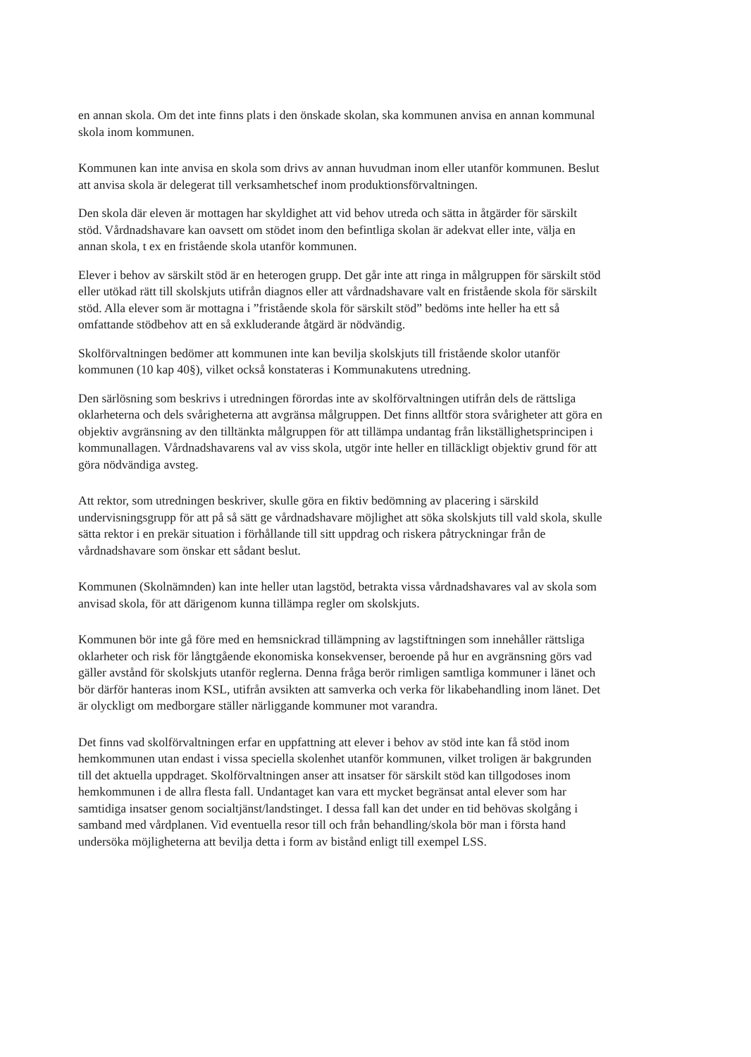en annan skola. Om det inte finns plats i den önskade skolan, ska kommunen anvisa en annan kommunal skola inom kommunen.
Kommunen kan inte anvisa en skola som drivs av annan huvudman inom eller utanför kommunen. Beslut att anvisa skola är delegerat till verksamhetschef inom produktionsförvaltningen.
Den skola där eleven är mottagen har skyldighet att vid behov utreda och sätta in åtgärder för särskilt stöd. Vårdnadshavare kan oavsett om stödet inom den befintliga skolan är adekvat eller inte, välja en annan skola, t ex en fristående skola utanför kommunen.
Elever i behov av särskilt stöd är en heterogen grupp. Det går inte att ringa in målgruppen för särskilt stöd eller utökad rätt till skolskjuts utifrån diagnos eller att vårdnadshavare valt en fristående skola för särskilt stöd. Alla elever som är mottagna i ”fristående skola för särskilt stöd” bedöms inte heller ha ett så omfattande stödbehov att en så exkluderande åtgärd är nödvändig.
Skolförvaltningen bedömer att kommunen inte kan bevilja skolskjuts till fristående skolor utanför kommunen (10 kap 40§), vilket också konstateras i Kommunakutens utredning.
Den särlösning som beskrivs i utredningen förordas inte av skolförvaltningen utifrån dels de rättsliga oklarheterna och dels svårigheterna att avgränsa målgruppen. Det finns alltför stora svårigheter att göra en objektiv avgränsning av den tilltänkta målgruppen för att tillämpa undantag från likställighetsprincipen i kommunallagen. Vårdnadshavarens val av viss skola, utgör inte heller en tilläckligt objektiv grund för att göra nödvändiga avsteg.
Att rektor, som utredningen beskriver, skulle göra en fiktiv bedömning av placering i särskild undervisningsgrupp för att på så sätt ge vårdnadshavare möjlighet att söka skolskjuts till vald skola, skulle sätta rektor i en prekär situation i förhållande till sitt uppdrag och riskera påtryckningar från de vårdnadshavare som önskar ett sådant beslut.
Kommunen (Skolnämnden) kan inte heller utan lagstöd, betrakta vissa vårdnadshavares val av skola som anvisad skola, för att därigenom kunna tillämpa regler om skolskjuts.
Kommunen bör inte gå före med en hemsnickrad tillämpning av lagstiftningen som innehåller rättsliga oklarheter och risk för långtgående ekonomiska konsekvenser, beroende på hur en avgränsning görs vad gäller avstånd för skolskjuts utanför reglerna. Denna fråga berör rimligen samtliga kommuner i länet och bör därför hanteras inom KSL, utifrån avsikten att samverka och verka för likabehandling inom länet. Det är olyckligt om medborgare ställer närliggande kommuner mot varandra.
Det finns vad skolförvaltningen erfar en uppfattning att elever i behov av stöd inte kan få stöd inom hemkommunen utan endast i vissa speciella skolenhet utanför kommunen, vilket troligen är bakgrunden till det aktuella uppdraget. Skolförvaltningen anser att insatser för särskilt stöd kan tillgodoses inom hemkommunen i de allra flesta fall. Undantaget kan vara ett mycket begränsat antal elever som har samtidiga insatser genom socialtjänst/landstinget. I dessa fall kan det under en tid behövas skolgång i samband med vårdplanen. Vid eventuella resor till och från behandling/skola bör man i första hand undersöka möjligheterna att bevilja detta i form av bistånd enligt till exempel LSS.